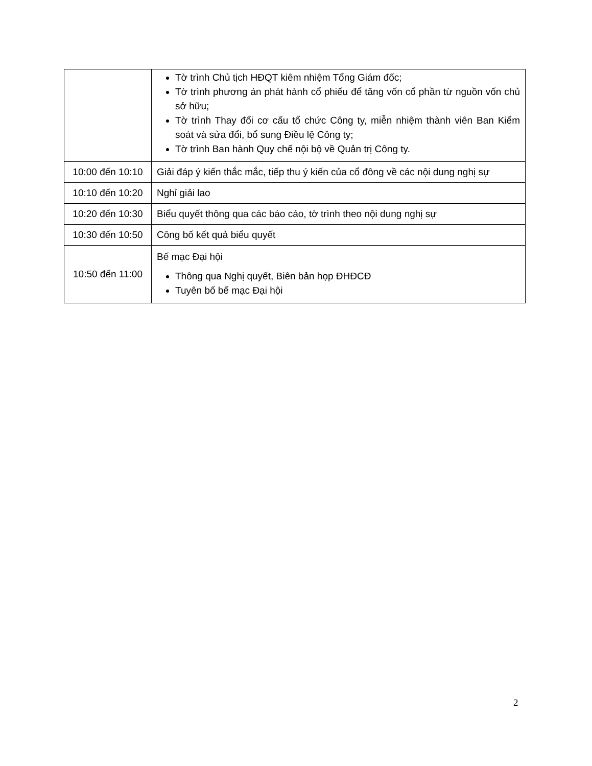| | Tờ trình Chủ tịch HĐQT kiêm nhiệm Tổng Giám đốc; Tờ trình phương án phát hành cổ phiếu để tăng vốn cổ phần từ nguồn vốn chủ sở hữu; Tờ trình Thay đổi cơ cấu tổ chức Công ty, miễn nhiệm thành viên Ban Kiểm soát và sửa đổi, bổ sung Điều lệ Công ty; Tờ trình Ban hành Quy chế nội bộ về Quản trị Công ty. |
| 10:00 đến 10:10 | Giải đáp ý kiến thắc mắc, tiếp thu ý kiến của cổ đông về các nội dung nghị sự |
| 10:10 đến 10:20 | Nghỉ giải lao |
| 10:20 đến 10:30 | Biểu quyết thông qua các báo cáo, tờ trình theo nội dung nghị sự |
| 10:30 đến 10:50 | Công bố kết quả biểu quyết |
| 10:50 đến 11:00 | Bế mạc Đại hội Thông qua Nghị quyết, Biên bản họp ĐHĐCĐ Tuyên bố bế mạc Đại hội |
2